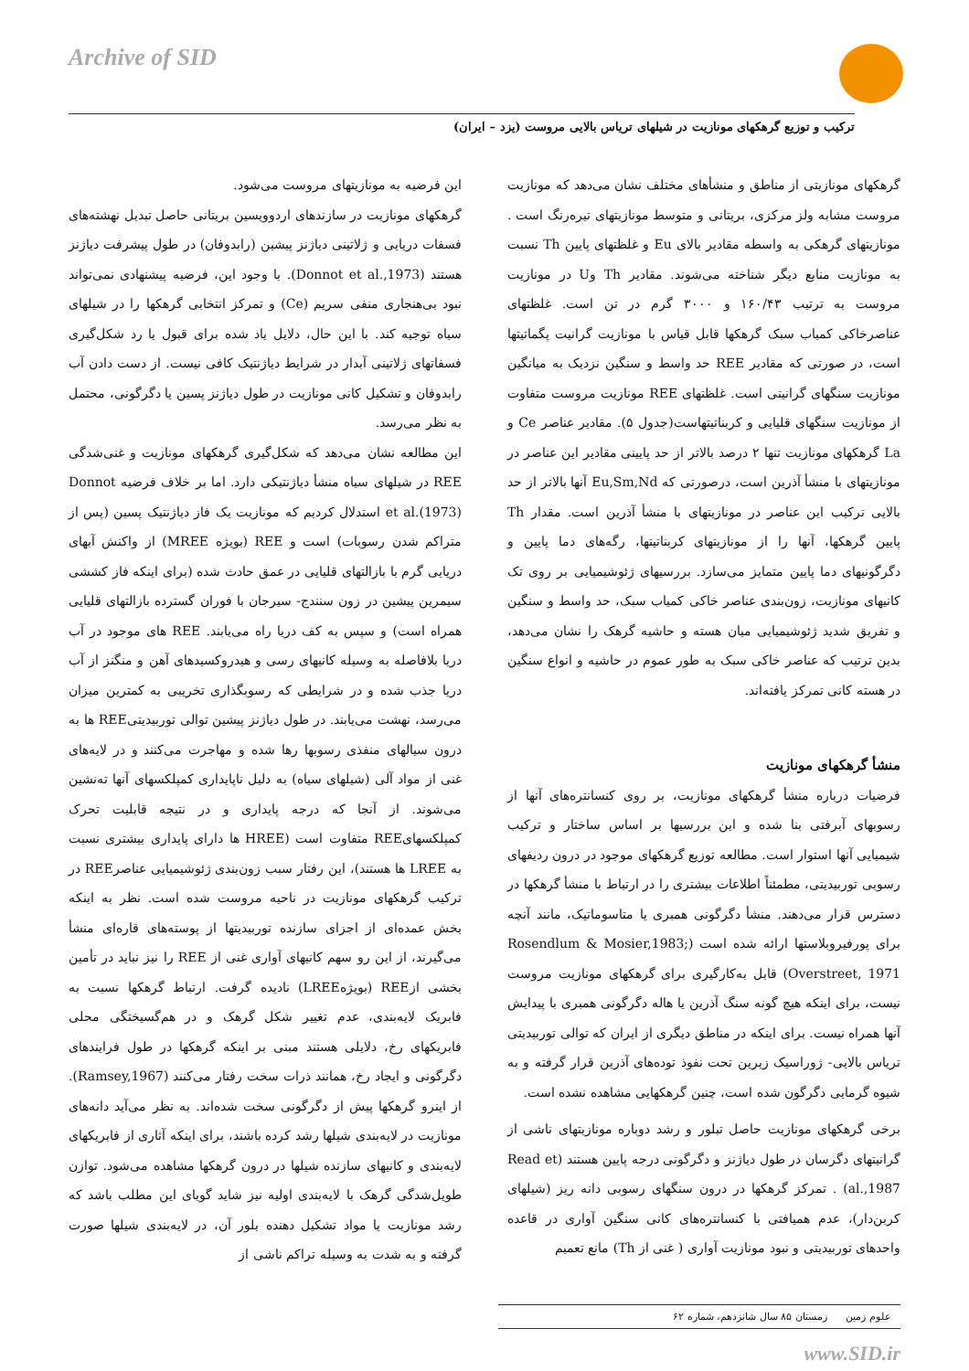Archive of SID
ترکیب و توزیع گرهکهای مونازیت در شیلهای تریاس بالایی مروست (یزد – ایران)
گرهکهای مونازیتی از مناطق و منشأهای مختلف نشان می‌دهد که مونازیت مروست مشابه ولز مرکزی، بریتانی و متوسط مونازیتهای تیره‌رنگ است . مونازیتهای گرهکی به واسطه مقادیر بالای Eu و غلظتهای پایین Th نسبت به مونازیت منابع دیگر شناخته می‌شوند. مقادیر Th وU در مونازیت مروست به ترتیب ۱۶۰/۴۳ و ۳۰۰۰ گرم در تن است. غلظتهای عناصرخاکی کمیاب سبک گرهکها قابل قیاس با مونازیت گرانیت پگماتیتها است، در صورتی که مقادیر REE حد واسط و سنگین نزدیک به میانگین مونازیت سنگهای گرانیتی است. غلظتهای REE مونازیت مروست متفاوت از مونازیت سنگهای قلیایی و کربناتیتهاست(جدول ۵). مقادیر عناصر Ce و La گرهکهای مونازیت تنها ۲ درصد بالاتر از حد پایینی مقادیر این عناصر در مونازیتهای با منشأ آذرین است، درصورتی که Eu,Sm,Nd آنها بالاتر از حد بالایی ترکیب این عناصر در مونازیتهای با منشأ آذرین است. مقدار Th پایین گرهکها، آنها را از مونازیتهای کربناتیتها، رگه‌های دما پایین و دگرگونیهای دما پایین متمایز می‌سازد. بررسیهای ژئوشیمیایی بر روی تک کانیهای مونازیت، زون‌بندی عناصر خاکی کمیاب سبک، حد واسط و سنگین و تفریق شدید ژئوشیمیایی میان هسته و حاشیه گرهک را نشان می‌دهد، بدین ترتیب که عناصر خاکی سبک به طور عموم در حاشیه و انواع سنگین در هسته کانی تمرکز یافته‌اند.
منشأ گرهکهای مونازیت
فرضیات درباره منشأ گرهکهای مونازیت، بر روی کنسانتره‌های آنها از رسوبهای آبرفتی بنا شده و این بررسیها بر اساس ساختار و ترکیب شیمیایی آنها استوار است. مطالعه توزیع گرهکهای موجود در درون ردیفهای رسوبی توربیدیتی، مطمئناً اطلاعات بیشتری را در ارتباط با منشأ گرهکها در دسترس قرار می‌دهند. منشأ دگرگونی همبری یا متاسوماتیک، مانند آنچه برای پورفیروبلاستها ارائه شده است (Rosendlum & Mosier,1983; Overstreet, 1971) قابل به‌کارگیری برای گرهکهای مونازیت مروست نیست، برای اینکه هیچ گونه سنگ آذرین یا هاله دگرگونی همبری با پیدایش آنها همراه نیست. برای اینکه در مناطق دیگری از ایران که توالی توربیدیتی تریاس بالایی- ژوراسیک زیرین تحت نفوذ توده‌های آذرین قرار گرفته و به شیوه گرمایی دگرگون شده است، چنین گرهکهایی مشاهده نشده است.
برخی گرهکهای مونازیت حاصل تبلور و رشد دوباره مونازیتهای ناشی از گرانیتهای دگرسان در طول دیاژنز و دگرگونی درجه پایین هستند (Read et al.,1987) . تمرکز گرهکها در درون سنگهای رسوبی دانه ریز (شیلهای کربن‌دار)، عدم همیافتی با کنسانتره‌های کانی سنگین آواری در قاعده واحدهای توربیدیتی و نبود مونازیت آواری ( غنی از Th) مانع تعمیم
این فرضیه به مونازیتهای مروست می‌شود.
گرهکهای مونازیت در سازندهای اردوویسین بریتانی حاصل تبدیل نهشته‌های فسفات دریایی و ژلاتینی دیاژنز پیشین (رابدوفان) در طول پیشرفت دیاژنز هستند (Donnot et al.,1973). با وجود این، فرضیه پیشنهادی نمی‌تواند نبود بی‌هنجاری منفی سریم (Ce) و تمرکز انتخابی گرهکها را در شیلهای سیاه توجیه کند. با این حال، دلایل یاد شده برای قبول یا رد شکل‌گیری فسفاتهای ژلاتینی آبدار در شرایط دیاژنتیک کافی نیست. از دست دادن آب رابدوفان و تشکیل کانی مونازیت در طول دیاژنز پسین یا دگرگونی، محتمل به نظر می‌رسد.
این مطالعه نشان می‌دهد که شکل‌گیری گرهکهای مونازیت و غنی‌شدگی REE در شیلهای سیاه منشأ دیاژنتیکی دارد. اما بر خلاف فرضیه Donnot et al.(1973) استدلال کردیم که مونازیت یک فاز دیاژنتیک پسین (پس از متراکم شدن رسوبات) است و REE (بویژه MREE) از واکنش آبهای دریایی گرم با بازالتهای قلیایی در عمق حادث شده (برای اینکه فاز کششی سیمرین پیشین در زون سنندج- سیرجان با فوران گسترده بازالتهای قلیایی همراه است) و سپس به کف دریا راه می‌یابند. REE های موجود در آب دریا بلافاصله به وسیله کانیهای رسی و هیدروکسیدهای آهن و منگنز از آب دریا جذب شده و در شرایطی که رسوبگذاری تخریبی به کمترین میزان می‌رسد، نهشت می‌یابند. در طول دیاژنز پیشین توالی توربیدیتیREE ها به درون سیالهای منفذی رسوبها رها شده و مهاجرت می‌کنند و در لایه‌های غنی از مواد آلی (شیلهای سیاه) به دلیل ناپایداری کمپلکسهای آنها ته‌نشین می‌شوند. از آنجا که درجه پایداری و در نتیجه قابلیت تحرک کمپلکسهایREE متفاوت است (HREE ها دارای پایداری بیشتری نسبت به LREE ها هستند)، این رفتار سبب زون‌بندی ژئوشیمیایی عناصرREE در ترکیب گرهکهای مونازیت در ناحیه مروست شده است. نظر به اینکه بخش عمده‌ای از اجزای سازنده توربیدیتها از پوسته‌های قاره‌ای منشأ می‌گیرند، از این رو سهم کانیهای آواری غنی از REE را نیز نباید در تأمین بخشی ازREE (بویژهLREE) نادیده گرفت. ارتباط گرهکها نسبت به فابریک لایه‌بندی، عدم تغییر شکل گرهک و در هم‌گسیختگی محلی فابریکهای رخ، دلایلی هستند مبنی بر اینکه گرهکها در طول فرایندهای دگرگونی و ایجاد رخ، همانند ذرات سخت رفتار می‌کنند (Ramsey,1967). از اینرو گرهکها پیش از دگرگونی سخت شده‌اند. به نظر می‌آید دانه‌های مونازیت در لایه‌بندی شیلها رشد کرده باشند، برای اینکه آثاری از فابریکهای لایه‌بندی و کانیهای سازنده شیلها در درون گرهکها مشاهده می‌شود. توازن طویل‌شدگی گرهک با لایه‌بندی اولیه نیز شاید گویای این مطلب باشد که رشد مونازیت یا مواد تشکیل دهنده بلور آن، در لایه‌بندی شیلها صورت گرفته و به شدت به وسیله تراکم ناشی از
علوم زمین زمستان ۸۵ سال شانزدهم، شماره ۶۲
www.SID.ir